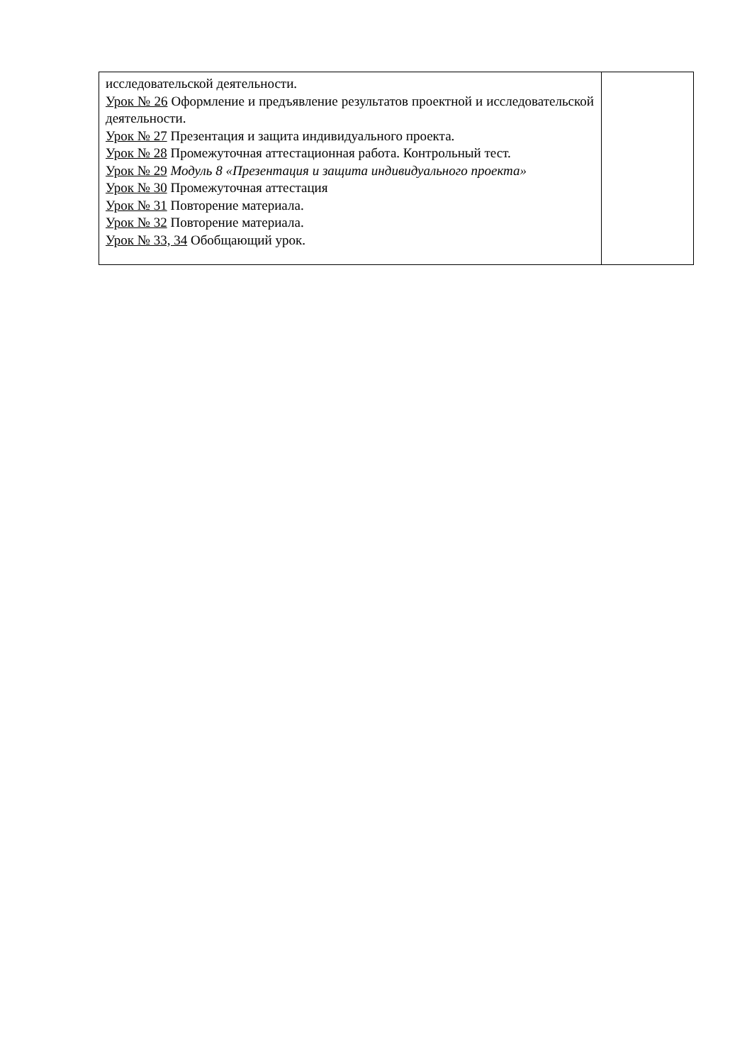| исследовательской деятельности. Урок № 26 Оформление и предъявление результатов проектной и исследовательской деятельности. Урок № 27 Презентация и защита индивидуального проекта. Урок № 28 Промежуточная аттестационная работа. Контрольный тест. Урок № 29 Модуль 8 «Презентация и защита индивидуального проекта» Урок № 30 Промежуточная аттестация Урок № 31 Повторение материала. Урок № 32 Повторение материала. Урок № 33, 34 Обобщающий урок. | |